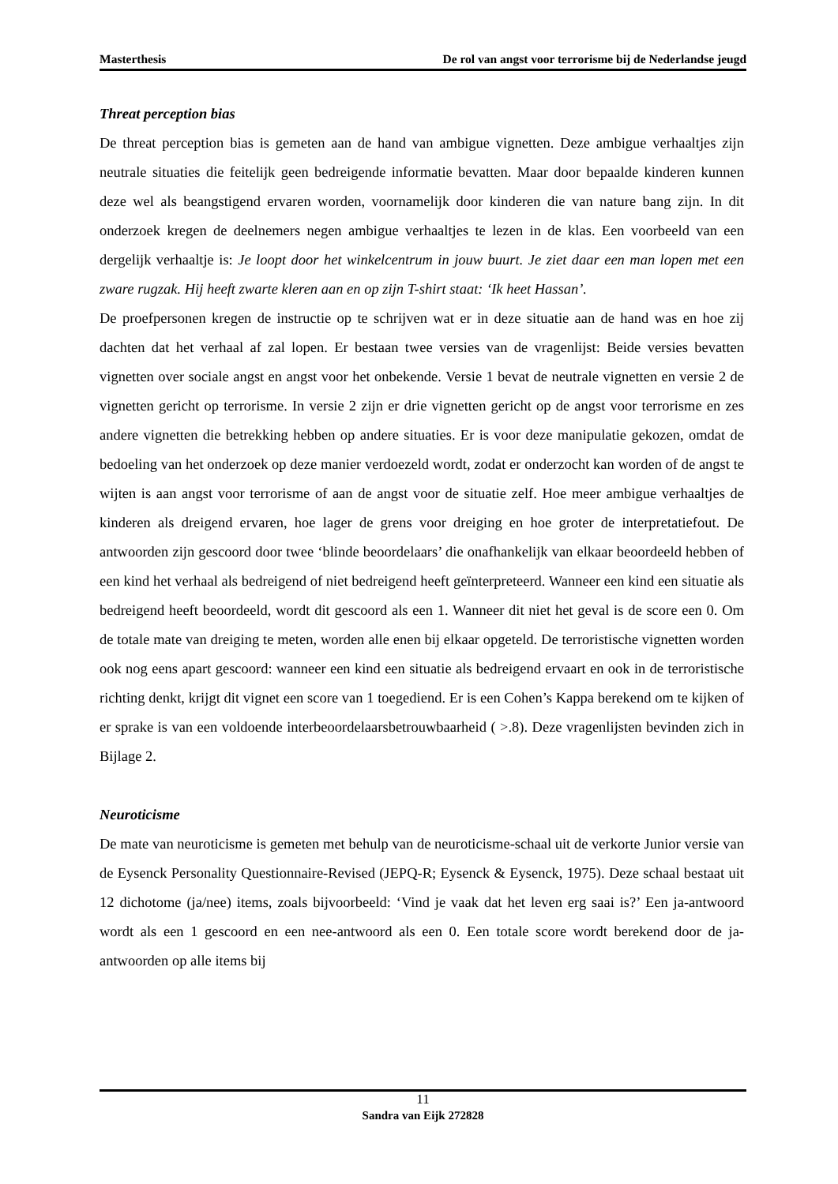Masterthesis De rol van angst voor terrorisme bij de Nederlandse jeugd
Threat perception bias
De threat perception bias is gemeten aan de hand van ambigue vignetten. Deze ambigue verhaaltjes zijn neutrale situaties die feitelijk geen bedreigende informatie bevatten. Maar door bepaalde kinderen kunnen deze wel als beangstigend ervaren worden, voornamelijk door kinderen die van nature bang zijn. In dit onderzoek kregen de deelnemers negen ambigue verhaaltjes te lezen in de klas. Een voorbeeld van een dergelijk verhaaltje is: Je loopt door het winkelcentrum in jouw buurt. Je ziet daar een man lopen met een zware rugzak. Hij heeft zwarte kleren aan en op zijn T-shirt staat: ‘Ik heet Hassan’.
De proefpersonen kregen de instructie op te schrijven wat er in deze situatie aan de hand was en hoe zij dachten dat het verhaal af zal lopen. Er bestaan twee versies van de vragenlijst: Beide versies bevatten vignetten over sociale angst en angst voor het onbekende. Versie 1 bevat de neutrale vignetten en versie 2 de vignetten gericht op terrorisme. In versie 2 zijn er drie vignetten gericht op de angst voor terrorisme en zes andere vignetten die betrekking hebben op andere situaties. Er is voor deze manipulatie gekozen, omdat de bedoeling van het onderzoek op deze manier verdoezeld wordt, zodat er onderzocht kan worden of de angst te wijten is aan angst voor terrorisme of aan de angst voor de situatie zelf. Hoe meer ambigue verhaaltjes de kinderen als dreigend ervaren, hoe lager de grens voor dreiging en hoe groter de interpretatiefout. De antwoorden zijn gescoord door twee ‘blinde beoordelaars’ die onafhankelijk van elkaar beoordeeld hebben of een kind het verhaal als bedreigend of niet bedreigend heeft geïnterpreteerd. Wanneer een kind een situatie als bedreigend heeft beoordeeld, wordt dit gescoord als een 1. Wanneer dit niet het geval is de score een 0. Om de totale mate van dreiging te meten, worden alle enen bij elkaar opgeteld. De terroristische vignetten worden ook nog eens apart gescoord: wanneer een kind een situatie als bedreigend ervaart en ook in de terroristische richting denkt, krijgt dit vignet een score van 1 toegediend. Er is een Cohen’s Kappa berekend om te kijken of er sprake is van een voldoende interbeoordelaarsbetrouwbaarheid ( >.8). Deze vragenlijsten bevinden zich in Bijlage 2.
Neuroticisme
De mate van neuroticisme is gemeten met behulp van de neuroticisme-schaal uit de verkorte Junior versie van de Eysenck Personality Questionnaire-Revised (JEPQ-R; Eysenck & Eysenck, 1975). Deze schaal bestaat uit 12 dichotome (ja/nee) items, zoals bijvoorbeeld: ‘Vind je vaak dat het leven erg saai is?’ Een ja-antwoord wordt als een 1 gescoord en een nee-antwoord als een 0. Een totale score wordt berekend door de ja-antwoorden op alle items bij
11
Sandra van Eijk 272828